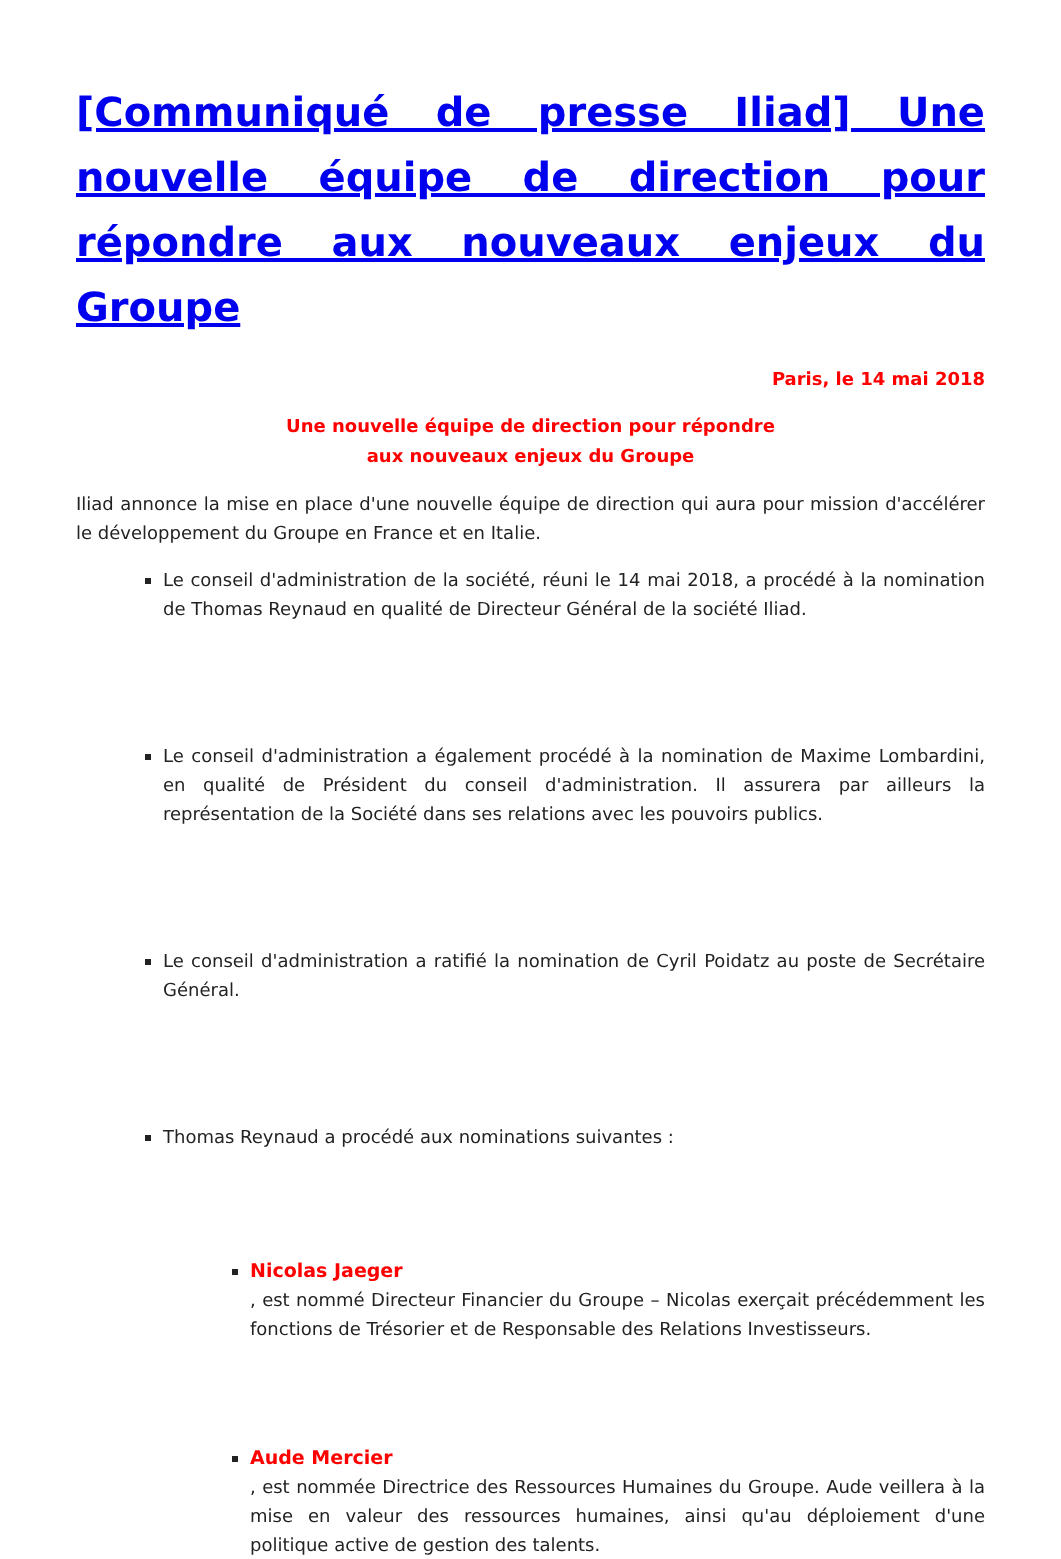[Communiqué de presse Iliad] Une nouvelle équipe de direction pour répondre aux nouveaux enjeux du Groupe
Paris, le 14 mai 2018
Une nouvelle équipe de direction pour répondre
aux nouveaux enjeux du Groupe
Iliad annonce la mise en place d'une nouvelle équipe de direction qui aura pour mission d'accélérer le développement du Groupe en France et en Italie.
Le conseil d'administration de la société, réuni le 14 mai 2018, a procédé à la nomination de Thomas Reynaud en qualité de Directeur Général de la société Iliad.
Le conseil d'administration a également procédé à la nomination de Maxime Lombardini, en qualité de Président du conseil d'administration. Il assurera par ailleurs la représentation de la Société dans ses relations avec les pouvoirs publics.
Le conseil d'administration a ratifié la nomination de Cyril Poidatz au poste de Secrétaire Général.
Thomas Reynaud a procédé aux nominations suivantes :
Nicolas Jaeger, est nommé Directeur Financier du Groupe – Nicolas exerçait précédemment les fonctions de Trésorier et de Responsable des Relations Investisseurs.
Aude Mercier, est nommée Directrice des Ressources Humaines du Groupe. Aude veillera à la mise en valeur des ressources humaines, ainsi qu'au déploiement d'une politique active de gestion des talents.